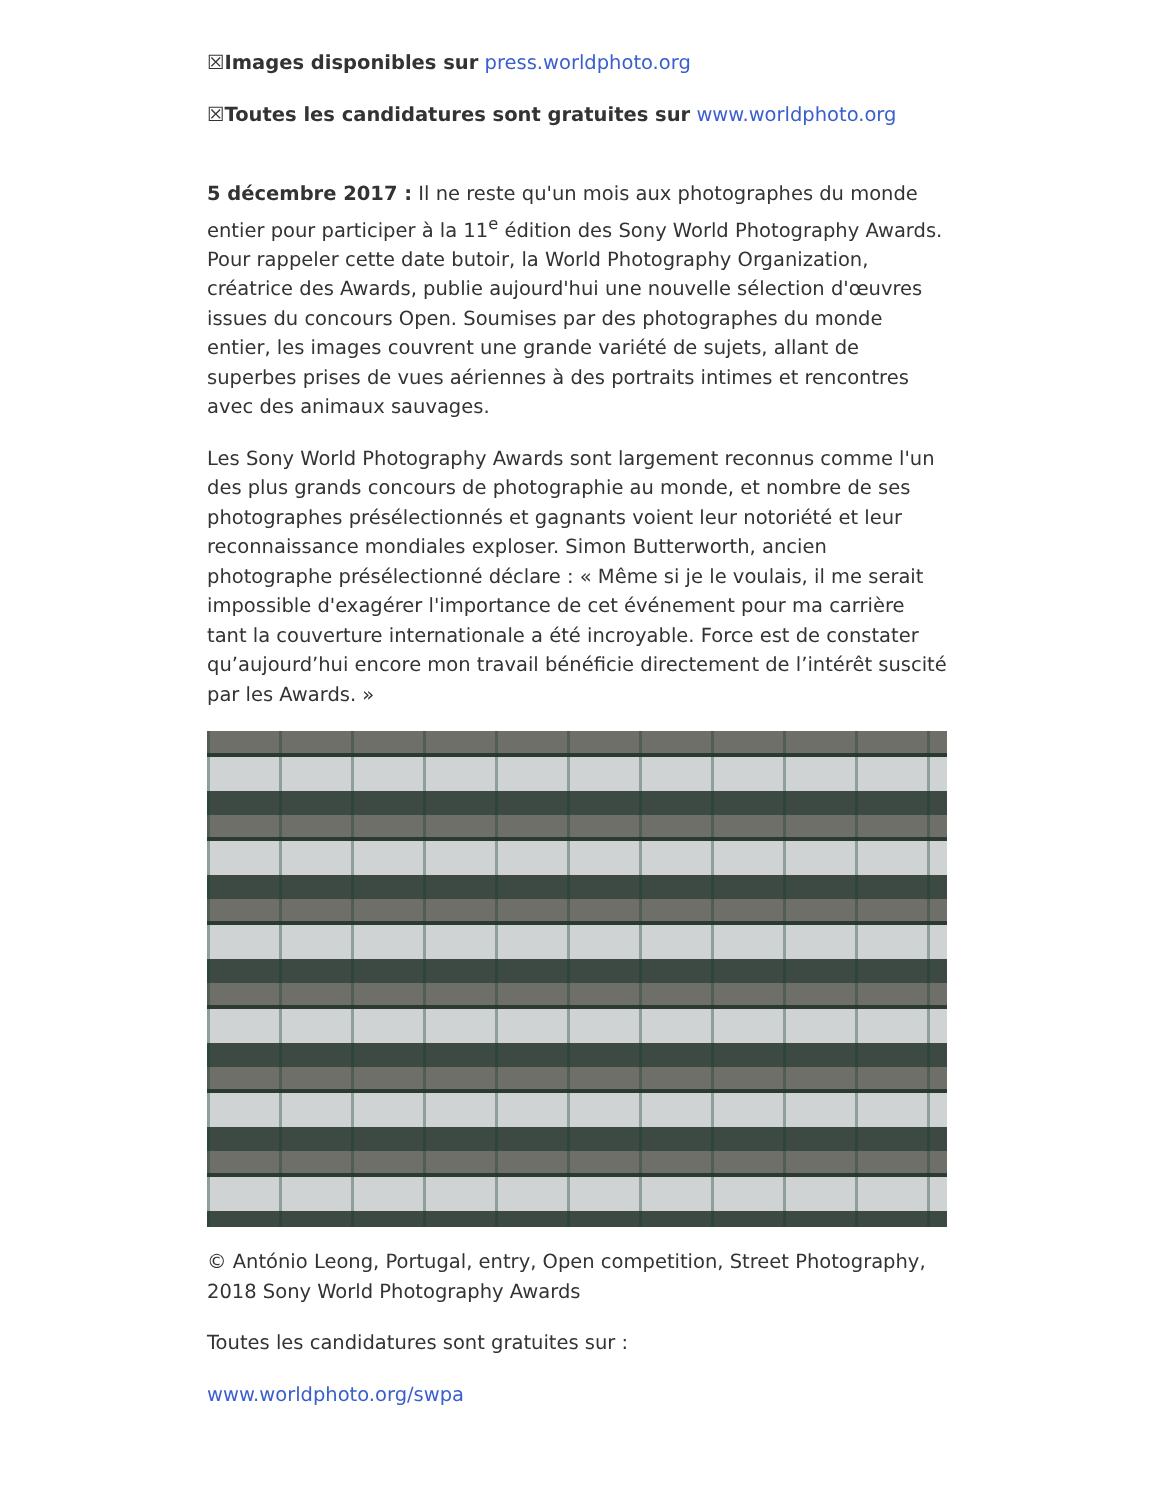☒Images disponibles sur press.worldphoto.org
☒Toutes les candidatures sont gratuites sur www.worldphoto.org
5 décembre 2017 : Il ne reste qu'un mois aux photographes du monde entier pour participer à la 11<sup>e</sup> édition des Sony World Photography Awards. Pour rappeler cette date butoir, la World Photography Organization, créatrice des Awards, publie aujourd'hui une nouvelle sélection d'œuvres issues du concours Open. Soumises par des photographes du monde entier, les images couvrent une grande variété de sujets, allant de superbes prises de vues aériennes à des portraits intimes et rencontres avec des animaux sauvages.
Les Sony World Photography Awards sont largement reconnus comme l'un des plus grands concours de photographie au monde, et nombre de ses photographes présélectionnés et gagnants voient leur notoriété et leur reconnaissance mondiales exploser. Simon Butterworth, ancien photographe présélectionné déclare : « Même si je le voulais, il me serait impossible d'exagérer l'importance de cet événement pour ma carrière tant la couverture internationale a été incroyable. Force est de constater qu’aujourd’hui encore mon travail bénéficie directement de l’intérêt suscité par les Awards. »
© António Leong, Portugal, entry, Open competition, Street Photography, 2018 Sony World Photography Awards
Toutes les candidatures sont gratuites sur :
www.worldphoto.org/swpa